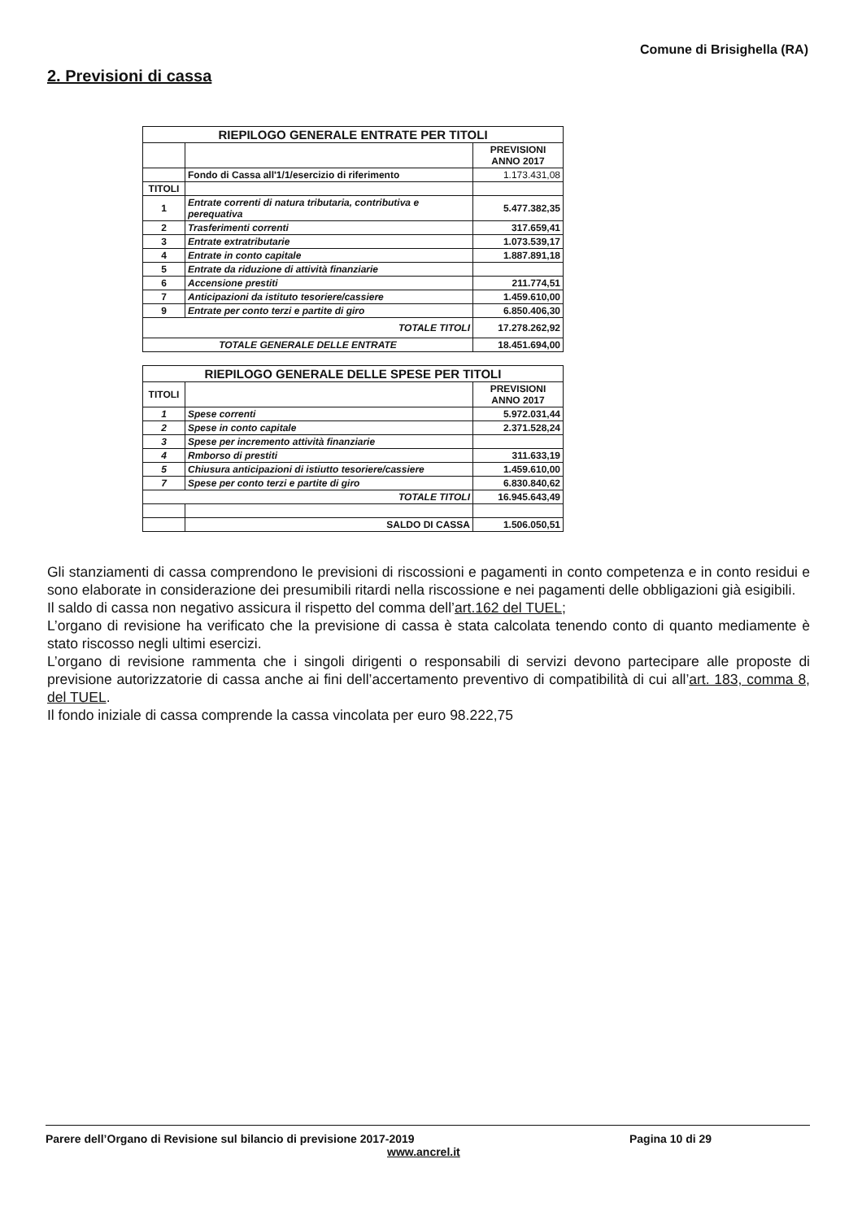Comune di Brisighella (RA)
2. Previsioni di cassa
| RIEPILOGO GENERALE ENTRATE PER TITOLI | | |
| | | PREVISIONI ANNO 2017 |
| | Fondo di Cassa all'1/1/esercizio di riferimento | 1.173.431,08 |
| TITOLI | | |
| 1 | Entrate correnti di natura tributaria, contributiva e perequativa | 5.477.382,35 |
| 2 | Trasferimenti correnti | 317.659,41 |
| 3 | Entrate extratributarie | 1.073.539,17 |
| 4 | Entrate in conto capitale | 1.887.891,18 |
| 5 | Entrate da riduzione di attività finanziarie | |
| 6 | Accensione prestiti | 211.774,51 |
| 7 | Anticipazioni da istituto tesoriere/cassiere | 1.459.610,00 |
| 9 | Entrate per conto terzi e partite di giro | 6.850.406,30 |
| TOTALE TITOLI | | 17.278.262,92 |
| TOTALE GENERALE DELLE ENTRATE | | 18.451.694,00 |
| RIEPILOGO GENERALE DELLE SPESE PER TITOLI | | |
| TITOLI | | PREVISIONI ANNO 2017 |
| 1 | Spese correnti | 5.972.031,44 |
| 2 | Spese in conto capitale | 2.371.528,24 |
| 3 | Spese per incremento attività finanziarie | |
| 4 | Rmborso di prestiti | 311.633,19 |
| 5 | Chiusura anticipazioni di istiutto tesoriere/cassiere | 1.459.610,00 |
| 7 | Spese per conto terzi e partite di giro | 6.830.840,62 |
| TOTALE TITOLI | | 16.945.643,49 |
| | SALDO DI CASSA | 1.506.050,51 |
Gli stanziamenti di cassa comprendono le previsioni di riscossioni e pagamenti in conto competenza e in conto residui e sono elaborate in considerazione dei presumibili ritardi nella riscossione e nei pagamenti delle obbligazioni già esigibili.
Il saldo di cassa non negativo assicura il rispetto del comma dell’art.162 del TUEL;
L’organo di revisione ha verificato che la previsione di cassa è stata calcolata tenendo conto di quanto mediamente è stato riscosso negli ultimi esercizi.
L’organo di revisione rammenta che i singoli dirigenti o responsabili di servizi devono partecipare alle proposte di previsione autorizzatorie di cassa anche ai fini dell’accertamento preventivo di compatibilità di cui all’art. 183, comma 8, del TUEL.
Il fondo iniziale di cassa comprende la cassa vincolata per euro 98.222,75
Parere dell’Organo di Revisione sul bilancio di previsione 2017-2019
Pagina 10 di 29
www.ancrel.it